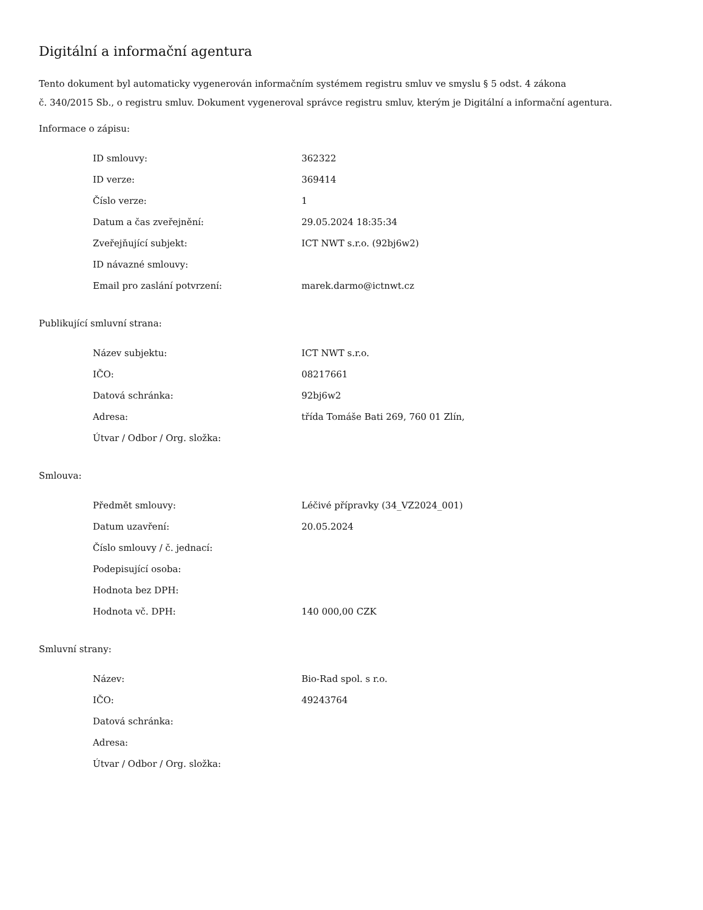Digitální a informační agentura
Tento dokument byl automaticky vygenerován informačním systémem registru smluv ve smyslu § 5 odst. 4 zákona
č. 340/2015 Sb., o registru smluv. Dokument vygeneroval správce registru smluv, kterým je Digitální a informační agentura.
Informace o zápisu:
| ID smlouvy: | 362322 |
| ID verze: | 369414 |
| Číslo verze: | 1 |
| Datum a čas zveřejnění: | 29.05.2024 18:35:34 |
| Zveřejňující subjekt: | ICT NWT s.r.o. (92bj6w2) |
| ID návazné smlouvy: | |
| Email pro zaslání potvrzení: | marek.darmo@ictnwt.cz |
Publikující smluvní strana:
| Název subjektu: | ICT NWT s.r.o. |
| IČO: | 08217661 |
| Datová schránka: | 92bj6w2 |
| Adresa: | třída Tomáše Bati 269, 760 01 Zlín, |
| Útvar / Odbor / Org. složka: | |
Smlouva:
| Předmět smlouvy: | Léčivé přípravky (34_VZ2024_001) |
| Datum uzavření: | 20.05.2024 |
| Číslo smlouvy / č. jednací: | |
| Podepisující osoba: | |
| Hodnota bez DPH: | |
| Hodnota vč. DPH: | 140 000,00 CZK |
Smluvní strany:
| Název: | Bio-Rad spol. s r.o. |
| IČO: | 49243764 |
| Datová schránka: | |
| Adresa: | |
| Útvar / Odbor / Org. složka: | |